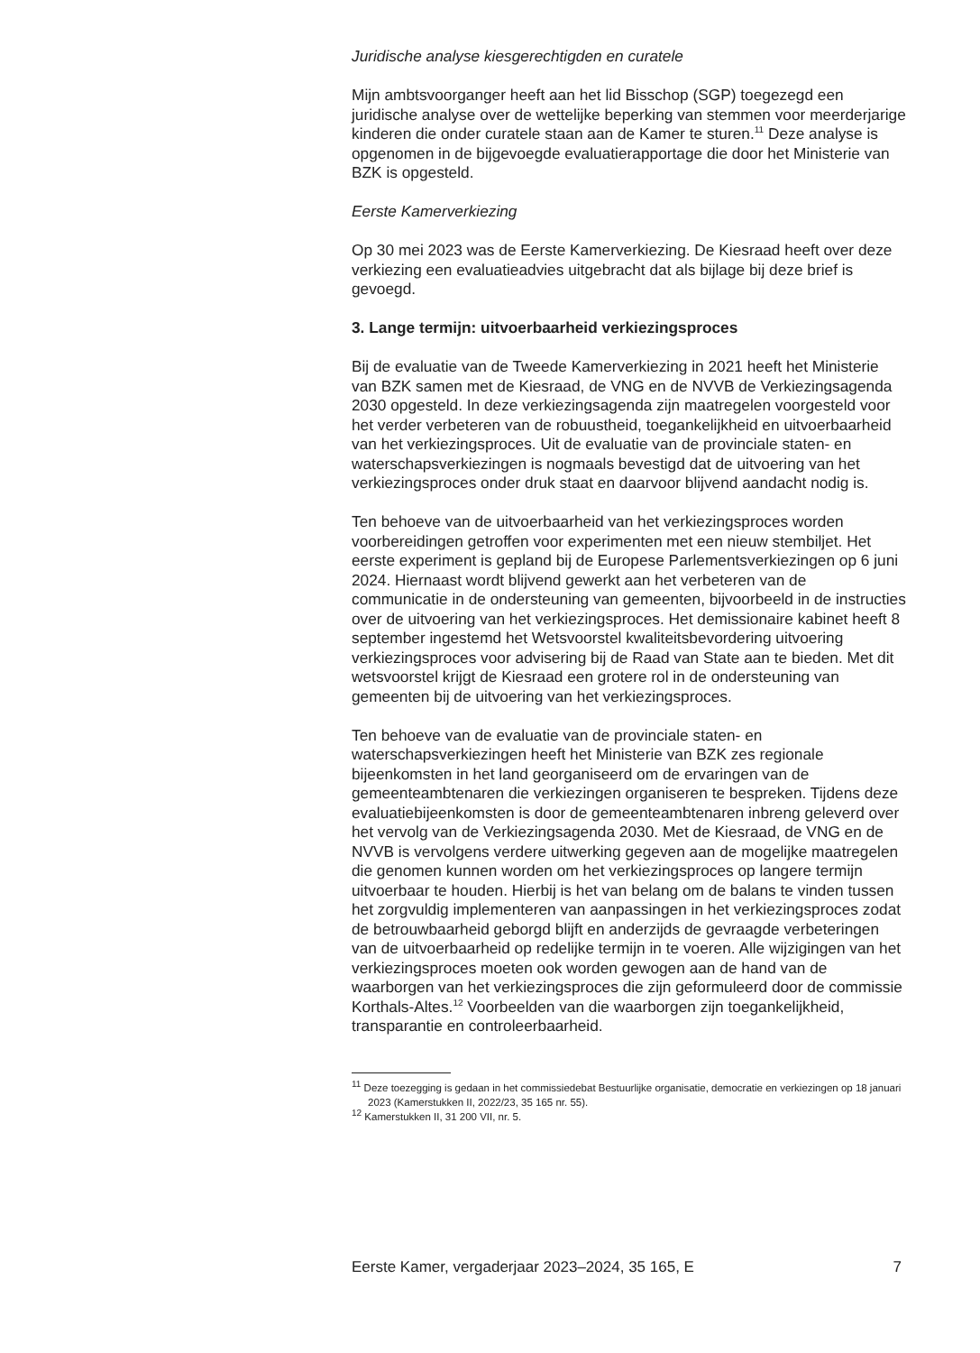Juridische analyse kiesgerechtigden en curatele
Mijn ambtsvoorganger heeft aan het lid Bisschop (SGP) toegezegd een juridische analyse over de wettelijke beperking van stemmen voor meerderjarige kinderen die onder curatele staan aan de Kamer te sturen.<sup>11</sup> Deze analyse is opgenomen in de bijgevoegde evaluatierapportage die door het Ministerie van BZK is opgesteld.
Eerste Kamerverkiezing
Op 30 mei 2023 was de Eerste Kamerverkiezing. De Kiesraad heeft over deze verkiezing een evaluatieadvies uitgebracht dat als bijlage bij deze brief is gevoegd.
3. Lange termijn: uitvoerbaarheid verkiezingsproces
Bij de evaluatie van de Tweede Kamerverkiezing in 2021 heeft het Ministerie van BZK samen met de Kiesraad, de VNG en de NVVB de Verkiezingsagenda 2030 opgesteld. In deze verkiezingsagenda zijn maatregelen voorgesteld voor het verder verbeteren van de robuustheid, toegankelijkheid en uitvoerbaarheid van het verkiezingsproces. Uit de evaluatie van de provinciale staten- en waterschapsverkiezingen is nogmaals bevestigd dat de uitvoering van het verkiezingsproces onder druk staat en daarvoor blijvend aandacht nodig is.
Ten behoeve van de uitvoerbaarheid van het verkiezingsproces worden voorbereidingen getroffen voor experimenten met een nieuw stembiljet. Het eerste experiment is gepland bij de Europese Parlementsverkiezingen op 6 juni 2024. Hiernaast wordt blijvend gewerkt aan het verbeteren van de communicatie in de ondersteuning van gemeenten, bijvoorbeeld in de instructies over de uitvoering van het verkiezingsproces. Het demissionaire kabinet heeft 8 september ingestemd het Wetsvoorstel kwaliteitsbevordering uitvoering verkiezingsproces voor advisering bij de Raad van State aan te bieden. Met dit wetsvoorstel krijgt de Kiesraad een grotere rol in de ondersteuning van gemeenten bij de uitvoering van het verkiezingsproces.
Ten behoeve van de evaluatie van de provinciale staten- en waterschapsverkiezingen heeft het Ministerie van BZK zes regionale bijeenkomsten in het land georganiseerd om de ervaringen van de gemeenteambtenaren die verkiezingen organiseren te bespreken. Tijdens deze evaluatiebijeenkomsten is door de gemeenteambtenaren inbreng geleverd over het vervolg van de Verkiezingsagenda 2030. Met de Kiesraad, de VNG en de NVVB is vervolgens verdere uitwerking gegeven aan de mogelijke maatregelen die genomen kunnen worden om het verkiezingsproces op langere termijn uitvoerbaar te houden. Hierbij is het van belang om de balans te vinden tussen het zorgvuldig implementeren van aanpassingen in het verkiezingsproces zodat de betrouwbaarheid geborgd blijft en anderzijds de gevraagde verbeteringen van de uitvoerbaarheid op redelijke termijn in te voeren. Alle wijzigingen van het verkiezingsproces moeten ook worden gewogen aan de hand van de waarborgen van het verkiezingsproces die zijn geformuleerd door de commissie Korthals-Altes.<sup>12</sup> Voorbeelden van die waarborgen zijn toegankelijkheid, transparantie en controleerbaarheid.
<sup>11</sup> Deze toezegging is gedaan in het commissiedebat Bestuurlijke organisatie, democratie en verkiezingen op 18 januari 2023 (Kamerstukken II, 2022/23, 35 165 nr. 55).
<sup>12</sup> Kamerstukken II, 31 200 VII, nr. 5.
Eerste Kamer, vergaderjaar 2023–2024, 35 165, E 7